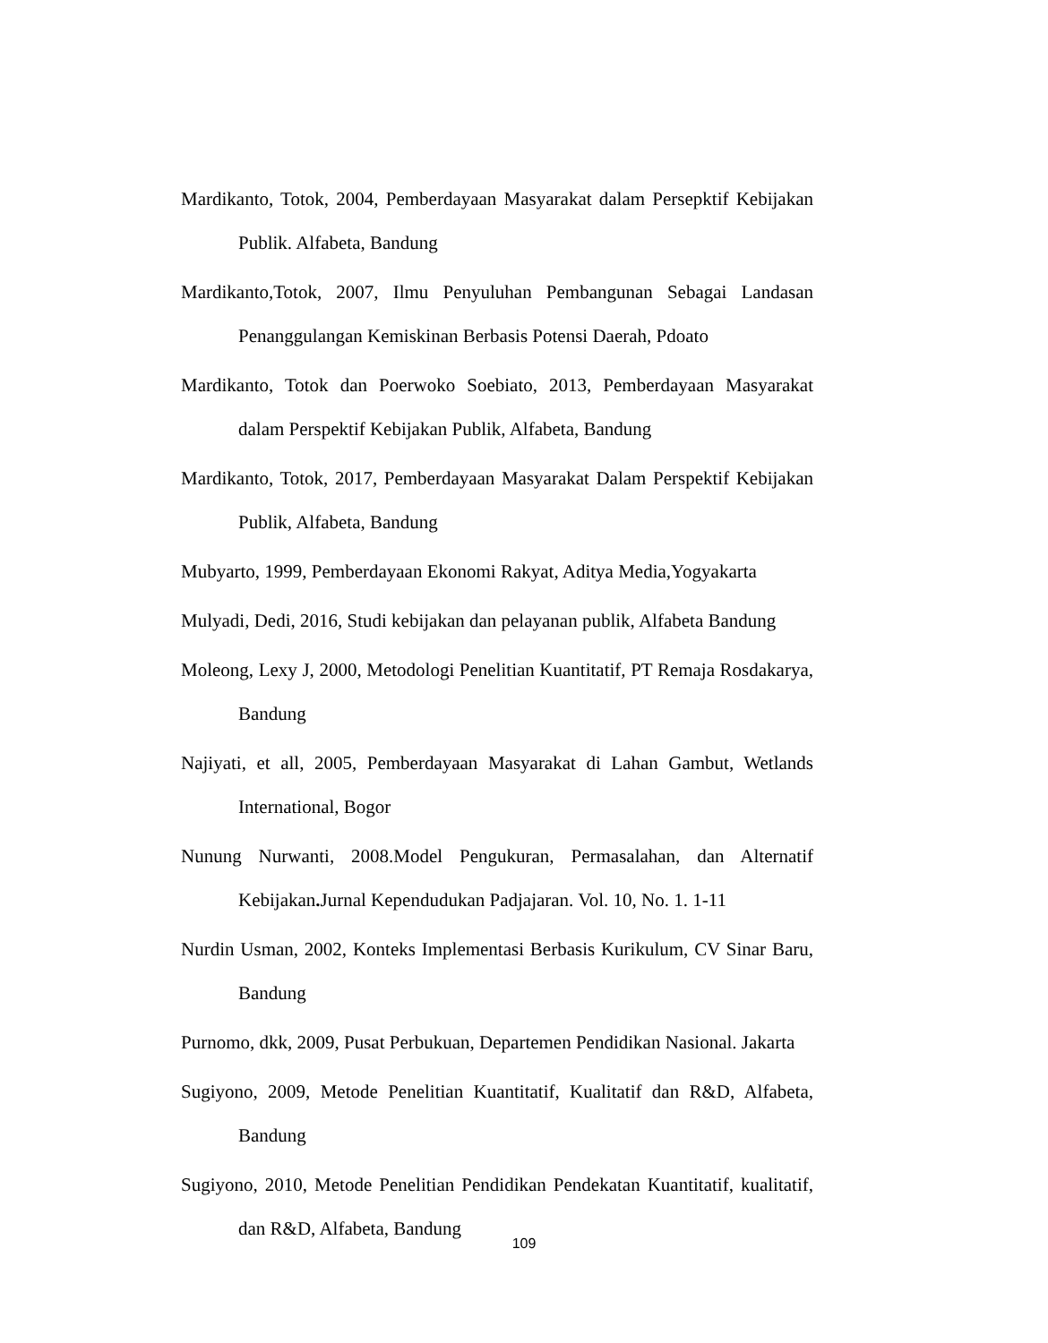Mardikanto, Totok, 2004, Pemberdayaan Masyarakat dalam Persepktif Kebijakan Publik. Alfabeta, Bandung
Mardikanto,Totok, 2007, Ilmu Penyuluhan Pembangunan Sebagai Landasan Penanggulangan Kemiskinan Berbasis Potensi Daerah, Pdoato
Mardikanto, Totok dan Poerwoko Soebiato, 2013, Pemberdayaan Masyarakat dalam Perspektif Kebijakan Publik, Alfabeta, Bandung
Mardikanto, Totok, 2017, Pemberdayaan Masyarakat Dalam Perspektif Kebijakan Publik, Alfabeta, Bandung
Mubyarto, 1999, Pemberdayaan Ekonomi Rakyat, Aditya Media,Yogyakarta
Mulyadi, Dedi, 2016, Studi kebijakan dan pelayanan publik, Alfabeta Bandung
Moleong, Lexy J, 2000, Metodologi Penelitian Kuantitatif, PT Remaja Rosdakarya, Bandung
Najiyati, et all, 2005, Pemberdayaan Masyarakat di Lahan Gambut, Wetlands International, Bogor
Nunung Nurwanti, 2008.Model Pengukuran, Permasalahan, dan Alternatif Kebijakan. Jurnal Kependudukan Padjajaran. Vol. 10, No. 1. 1-11
Nurdin Usman, 2002, Konteks Implementasi Berbasis Kurikulum, CV Sinar Baru, Bandung
Purnomo, dkk, 2009, Pusat Perbukuan, Departemen Pendidikan Nasional. Jakarta
Sugiyono, 2009, Metode Penelitian Kuantitatif, Kualitatif dan R&D, Alfabeta, Bandung
Sugiyono, 2010, Metode Penelitian Pendidikan Pendekatan Kuantitatif, kualitatif, dan R&D, Alfabeta, Bandung
109